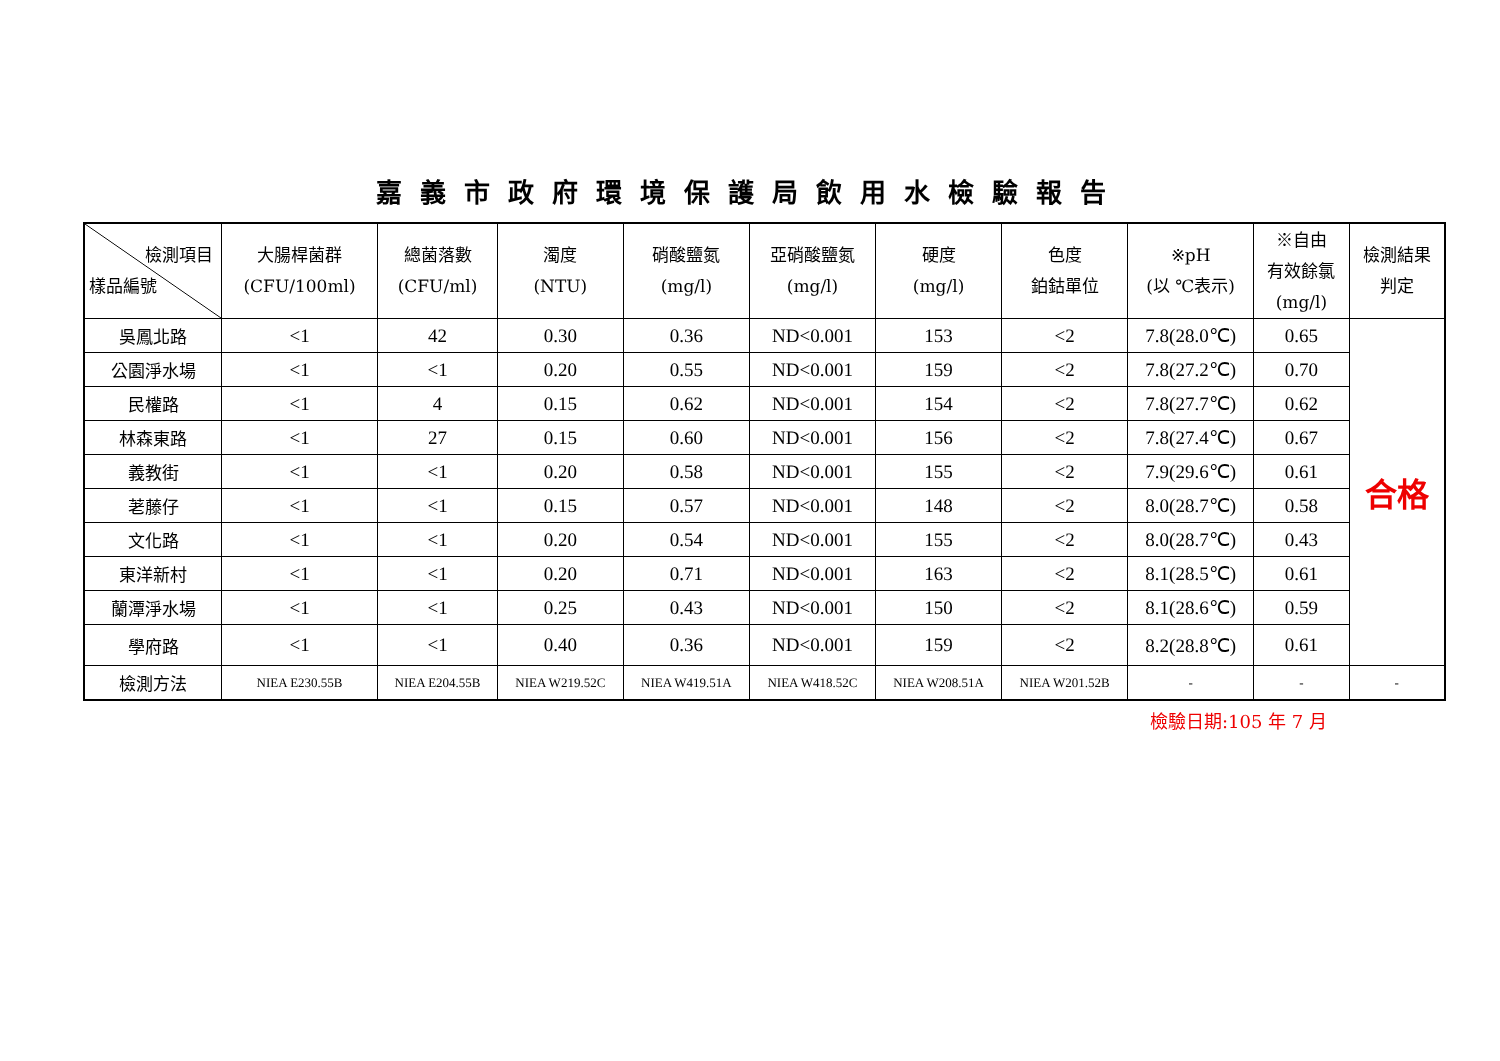嘉義市政府環境保護局飲用水檢驗報告
| 檢測項目 樣品編號 | 大腸桿菌群 (CFU/100ml) | 總菌落數 (CFU/ml) | 濁度 (NTU) | 硝酸鹽氮 (mg/l) | 亞硝酸鹽氮 (mg/l) | 硬度 (mg/l) | 色度 鉑鈷單位 | ※pH (以 ℃表示) | ※自由 有效餘氯 (mg/l) | 檢測結果 判定 |
| --- | --- | --- | --- | --- | --- | --- | --- | --- | --- | --- |
| 吳鳳北路 | <1 | 42 | 0.30 | 0.36 | ND<0.001 | 153 | <2 | 7.8(28.0℃) | 0.65 | 合格 |
| 公園淨水場 | <1 | <1 | 0.20 | 0.55 | ND<0.001 | 159 | <2 | 7.8(27.2℃) | 0.70 | |
| 民權路 | <1 | 4 | 0.15 | 0.62 | ND<0.001 | 154 | <2 | 7.8(27.7℃) | 0.62 | |
| 林森東路 | <1 | 27 | 0.15 | 0.60 | ND<0.001 | 156 | <2 | 7.8(27.4℃) | 0.67 | |
| 義教街 | <1 | <1 | 0.20 | 0.58 | ND<0.001 | 155 | <2 | 7.9(29.6℃) | 0.61 | |
| 荖藤仔 | <1 | <1 | 0.15 | 0.57 | ND<0.001 | 148 | <2 | 8.0(28.7℃) | 0.58 | |
| 文化路 | <1 | <1 | 0.20 | 0.54 | ND<0.001 | 155 | <2 | 8.0(28.7℃) | 0.43 | |
| 東洋新村 | <1 | <1 | 0.20 | 0.71 | ND<0.001 | 163 | <2 | 8.1(28.5℃) | 0.61 | |
| 蘭潭淨水場 | <1 | <1 | 0.25 | 0.43 | ND<0.001 | 150 | <2 | 8.1(28.6℃) | 0.59 | |
| 學府路 | <1 | <1 | 0.40 | 0.36 | ND<0.001 | 159 | <2 | 8.2(28.8℃) | 0.61 | |
| 檢測方法 | NIEA E230.55B | NIEA E204.55B | NIEA W219.52C | NIEA W419.51A | NIEA W418.52C | NIEA W208.51A | NIEA W201.52B | - | - | - |
檢驗日期:105 年 7 月